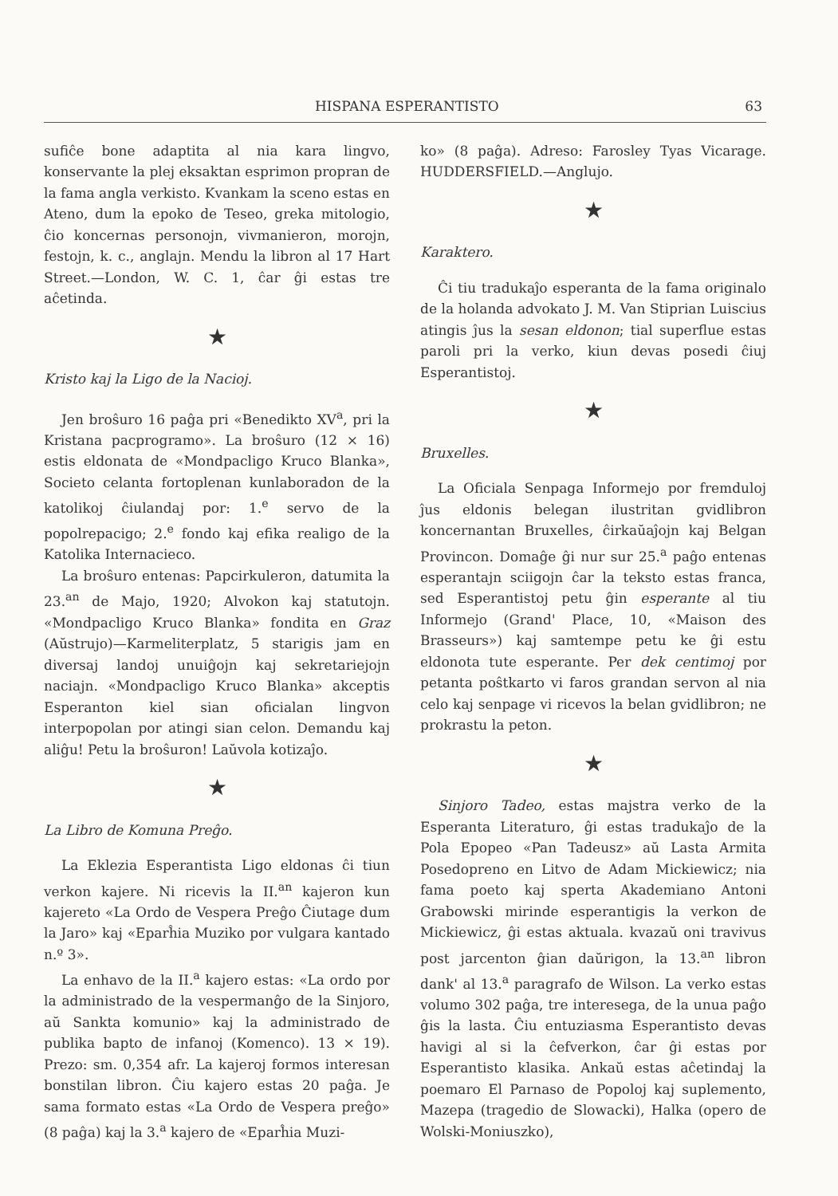HISPANA ESPERANTISTO 63
sufiĉe bone adaptita al nia kara lingvo, konservante la plej eksaktan esprimon propran de la fama angla verkisto. Kvankam la sceno estas en Ateno, dum la epoko de Teseo, greka mitologio, ĉio koncernas personojn, vivmanieron, morojn, festojn, k. c., anglajn. Mendu la libron al 17 Hart Street.—London, W. C. 1, ĉar ĝi estas tre aĉetinda.
★
Kristo kaj la Ligo de la Nacioj.
Jen broŝuro 16 paĝa pri «Benedikto XV<sup>a</sup>, pri la Kristana pacprogramo». La broŝuro (12 × 16) estis eldonata de «Mondpacligo Kruco Blanka», Societo celanta fortoplenan kunlaboradon de la katolikoj ĉiulandaj por: 1.<sup>e</sup> servo de la popolrepacigo; 2.<sup>e</sup> fondo kaj efika realigo de la Katolika Internacieco.
La broŝuro entenas: Papcirkuleron, datumita la 23.<sup>an</sup> de Majo, 1920; Alvokon kaj statutojn. «Mondpacligo Kruco Blanka» fondita en Graz (Aŭstrujo)—Karmeliterplatz, 5 starigis jam en diversaj landoj unuiĝojn kaj sekretariejojn naciajn. «Mondpacligo Kruco Blanka» akceptis Esperanton kiel sian oficialan lingvon interpopolan por atingi sian celon. Demandu kaj aliĝu! Petu la broŝuron! Laŭvola kotizaĵo.
★
La Libro de Komuna Preĝo.
La Eklezia Esperantista Ligo eldonas ĉi tiun verkon kajere. Ni ricevis la II.<sup>an</sup> kajeron kun kajereto «La Ordo de Vespera Preĝo Ĉiutage dum la Jaro» kaj «Eparĥia Muziko por vulgara kantado n.º 3».
La enhavo de la II.<sup>a</sup> kajero estas: «La ordo por la administrado de la vespermanĝo de la Sinjoro, aŭ Sankta komunio» kaj la administrado de publika bapto de infanoj (Komenco). 13 × 19). Prezo: sm. 0,354 afr. La kajeroj formos interesan bonstilan libron. Ĉiu kajero estas 20 paĝa. Je sama formato estas «La Ordo de Vespera preĝo» (8 paĝa) kaj la 3.<sup>a</sup> kajero de «Eparĥia Muzi-
ko» (8 paĝa). Adreso: Farosley Tyas Vicarage. HUDDERSFIELD.—Anglujo.
★
Karaktero.
Ĉi tiu tradukaĵo esperanta de la fama originalo de la holanda advokato J. M. Van Stiprian Luiscius atingis ĵus la sesan eldonon; tial superflue estas paroli pri la verko, kiun devas posedi ĉiuj Esperantistoj.
★
Bruxelles.
La Oficiala Senpaga Informejo por fremduloj ĵus eldonis belegan ilustritan gvidlibron koncernantan Bruxelles, ĉirkaŭaĵojn kaj Belgan Provincon. Domaĝe ĝi nur sur 25.<sup>a</sup> paĝo entenas esperantajn sciigojn ĉar la teksto estas franca, sed Esperantistoj petu ĝin esperante al tiu Informejo (Grand' Place, 10, «Maison des Brasseurs») kaj samtempe petu ke ĝi estu eldonota tute esperante. Per dek centimoj por petanta poŝtkarto vi faros grandan servon al nia celo kaj senpage vi ricevos la belan gvidlibron; ne prokrastu la peton.
★
Sinjoro Tadeo, estas majstra verko de la Esperanta Literaturo, ĝi estas tradukaĵo de la Pola Epopeo «Pan Tadeusz» aŭ Lasta Armita Posedopreno en Litvo de Adam Mickiewicz; nia fama poeto kaj sperta Akademiano Antoni Grabowski mirinde esperantigis la verkon de Mickiewicz, ĝi estas aktuala. kvazaŭ oni travivus post jarcenton ĝian daŭrigon, la 13.<sup>an</sup> libron dank' al 13.<sup>a</sup> paragrafo de Wilson. La verko estas volumo 302 paĝa, tre interesega, de la unua paĝo ĝis la lasta. Ĉiu entuziasma Esperantisto devas havigi al si la ĉefverkon, ĉar ĝi estas por Esperantisto klasika. Ankaŭ estas aĉetindaj la poemaro El Parnaso de Popoloj kaj suplemento, Mazepa (tragedio de Slowacki), Halka (opero de Wolski-Moniuszko),